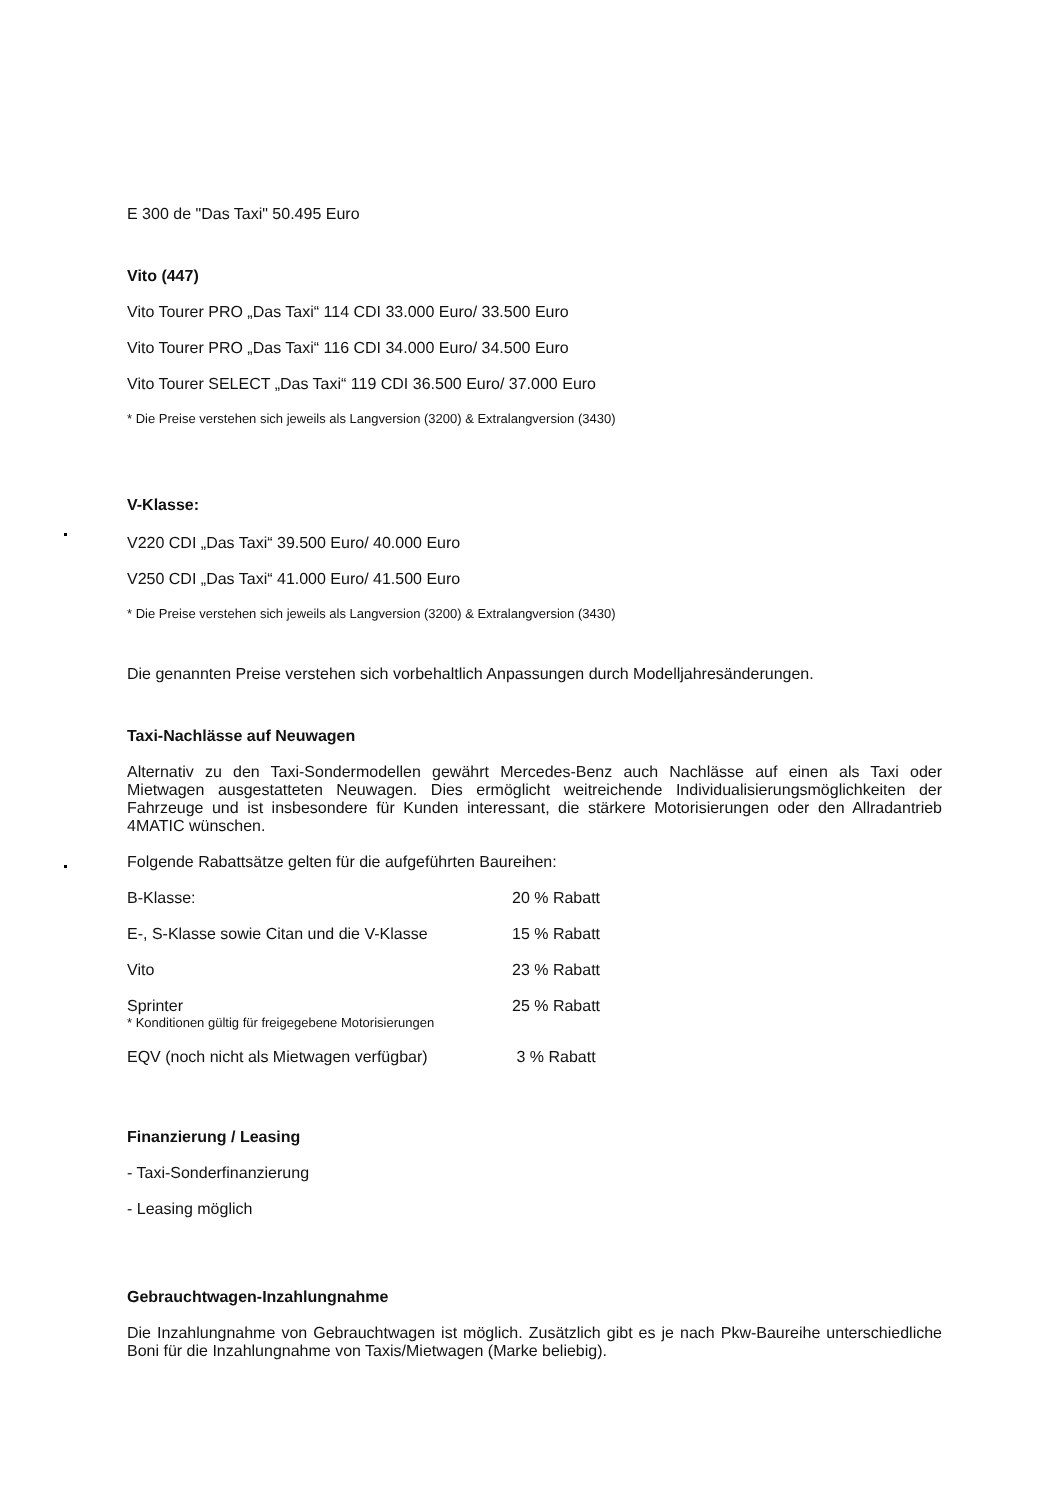E 300 de "Das Taxi" 50.495 Euro
Vito (447)
Vito Tourer PRO „Das Taxi“ 114 CDI 33.000 Euro/ 33.500 Euro
Vito Tourer PRO „Das Taxi“ 116 CDI 34.000 Euro/ 34.500 Euro
Vito Tourer SELECT „Das Taxi“ 119 CDI 36.500 Euro/ 37.000 Euro
* Die Preise verstehen sich jeweils als Langversion (3200) & Extralangversion (3430)
V-Klasse:
V220 CDI „Das Taxi“ 39.500 Euro/ 40.000 Euro
V250 CDI „Das Taxi“ 41.000 Euro/ 41.500 Euro
* Die Preise verstehen sich jeweils als Langversion (3200) & Extralangversion (3430)
Die genannten Preise verstehen sich vorbehaltlich Anpassungen durch Modelljahresänderungen.
Taxi-Nachlässe auf Neuwagen
Alternativ zu den Taxi-Sondermodellen gewährt Mercedes-Benz auch Nachlässe auf einen als Taxi oder Mietwagen ausgestatteten Neuwagen. Dies ermöglicht weitreichende Individualisierungs­möglichkeiten der Fahrzeuge und ist insbesondere für Kunden interessant, die stärkere Motorisierungen oder den Allradantrieb 4MATIC wünschen.
Folgende Rabattsätze gelten für die aufgeführten Baureihen:
B-Klasse: 20 % Rabatt
E-, S-Klasse sowie Citan und die V-Klasse 15 % Rabatt
Vito 23 % Rabatt
Sprinter 25 % Rabatt
* Konditionen gültig für freigegebene Motorisierungen
EQV (noch nicht als Mietwagen verfügbar) 3 % Rabatt
Finanzierung / Leasing
- Taxi-Sonderfinanzierung
- Leasing möglich
Gebrauchtwagen-Inzahlungnahme
Die Inzahlungnahme von Gebrauchtwagen ist möglich. Zusätzlich gibt es je nach Pkw-Baureihe unterschiedliche Boni für die Inzahlungnahme von Taxis/Mietwagen (Marke beliebig).